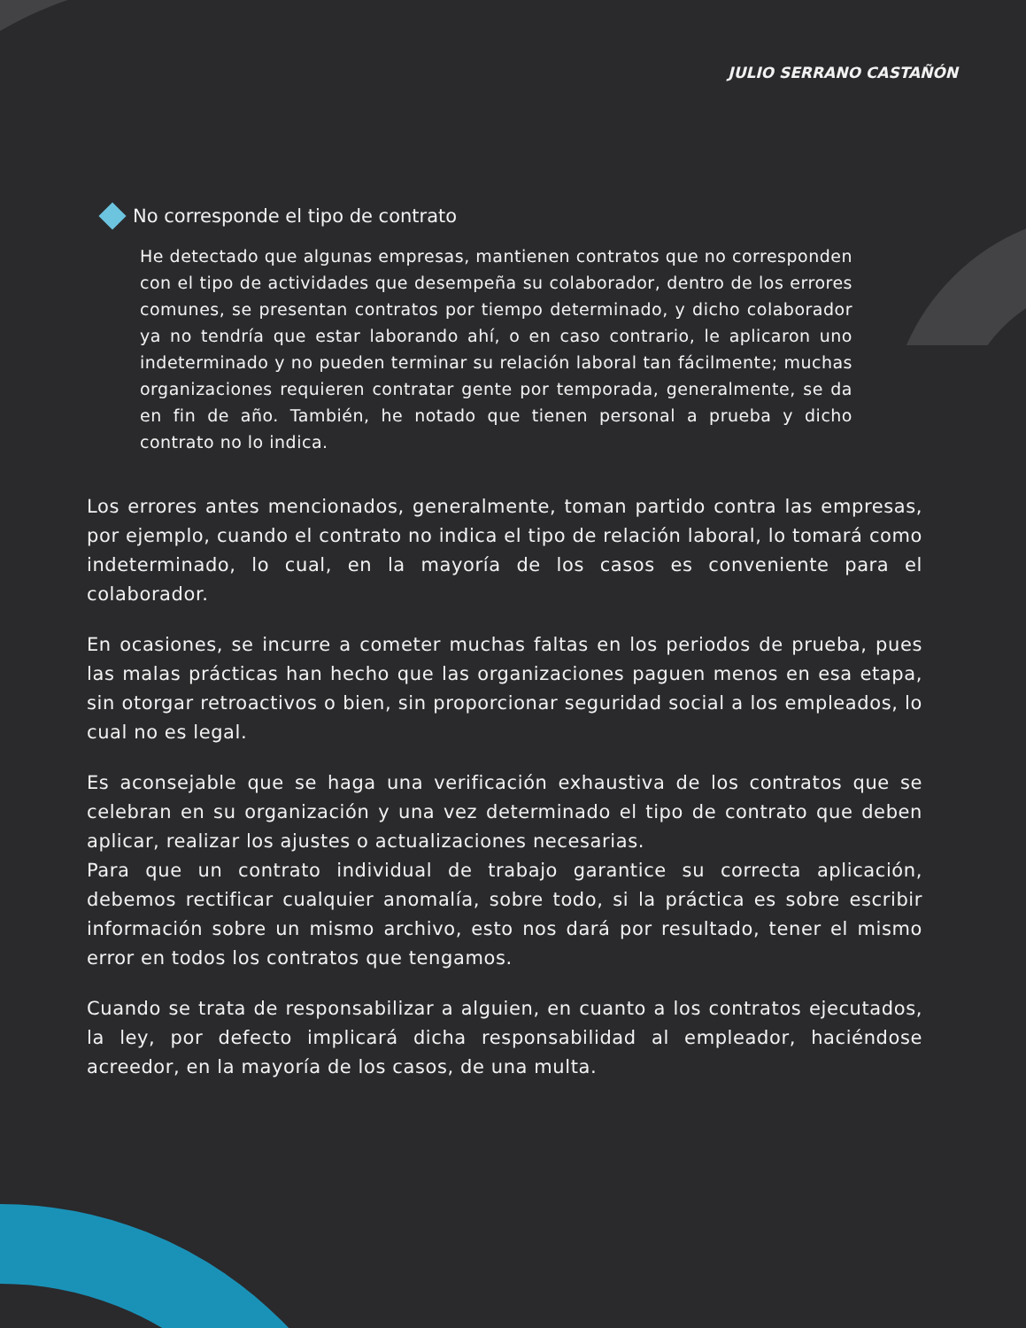JULIO SERRANO CASTAÑÓN
No corresponde el tipo de contrato
He detectado que algunas empresas, mantienen contratos que no corresponden con el tipo de actividades que desempeña su colaborador, dentro de los errores comunes, se presentan contratos por tiempo determinado, y dicho colaborador ya no tendría que estar laborando ahí, o en caso contrario, le aplicaron uno indeterminado y no pueden terminar su relación laboral tan fácilmente; muchas organizaciones requieren contratar gente por temporada, generalmente, se da en fin de año. También, he notado que tienen personal a prueba y dicho contrato no lo indica.
Los errores antes mencionados, generalmente, toman partido contra las empresas, por ejemplo, cuando el contrato no indica el tipo de relación laboral, lo tomará como indeterminado, lo cual, en la mayoría de los casos es conveniente para el colaborador.
En ocasiones, se incurre a cometer muchas faltas en los periodos de prueba, pues las malas prácticas han hecho que las organizaciones paguen menos en esa etapa, sin otorgar retroactivos o bien, sin proporcionar seguridad social a los empleados, lo cual no es legal.
Es aconsejable que se haga una verificación exhaustiva de los contratos que se celebran en su organización y una vez determinado el tipo de contrato que deben aplicar, realizar los ajustes o actualizaciones necesarias.
Para que un contrato individual de trabajo garantice su correcta aplicación, debemos rectificar cualquier anomalía, sobre todo, si la práctica es sobre escribir información sobre un mismo archivo, esto nos dará por resultado, tener el mismo error en todos los contratos que tengamos.
Cuando se trata de responsabilizar a alguien, en cuanto a los contratos ejecutados, la ley, por defecto implicará dicha responsabilidad al empleador, haciéndose acreedor, en la mayoría de los casos, de una multa.